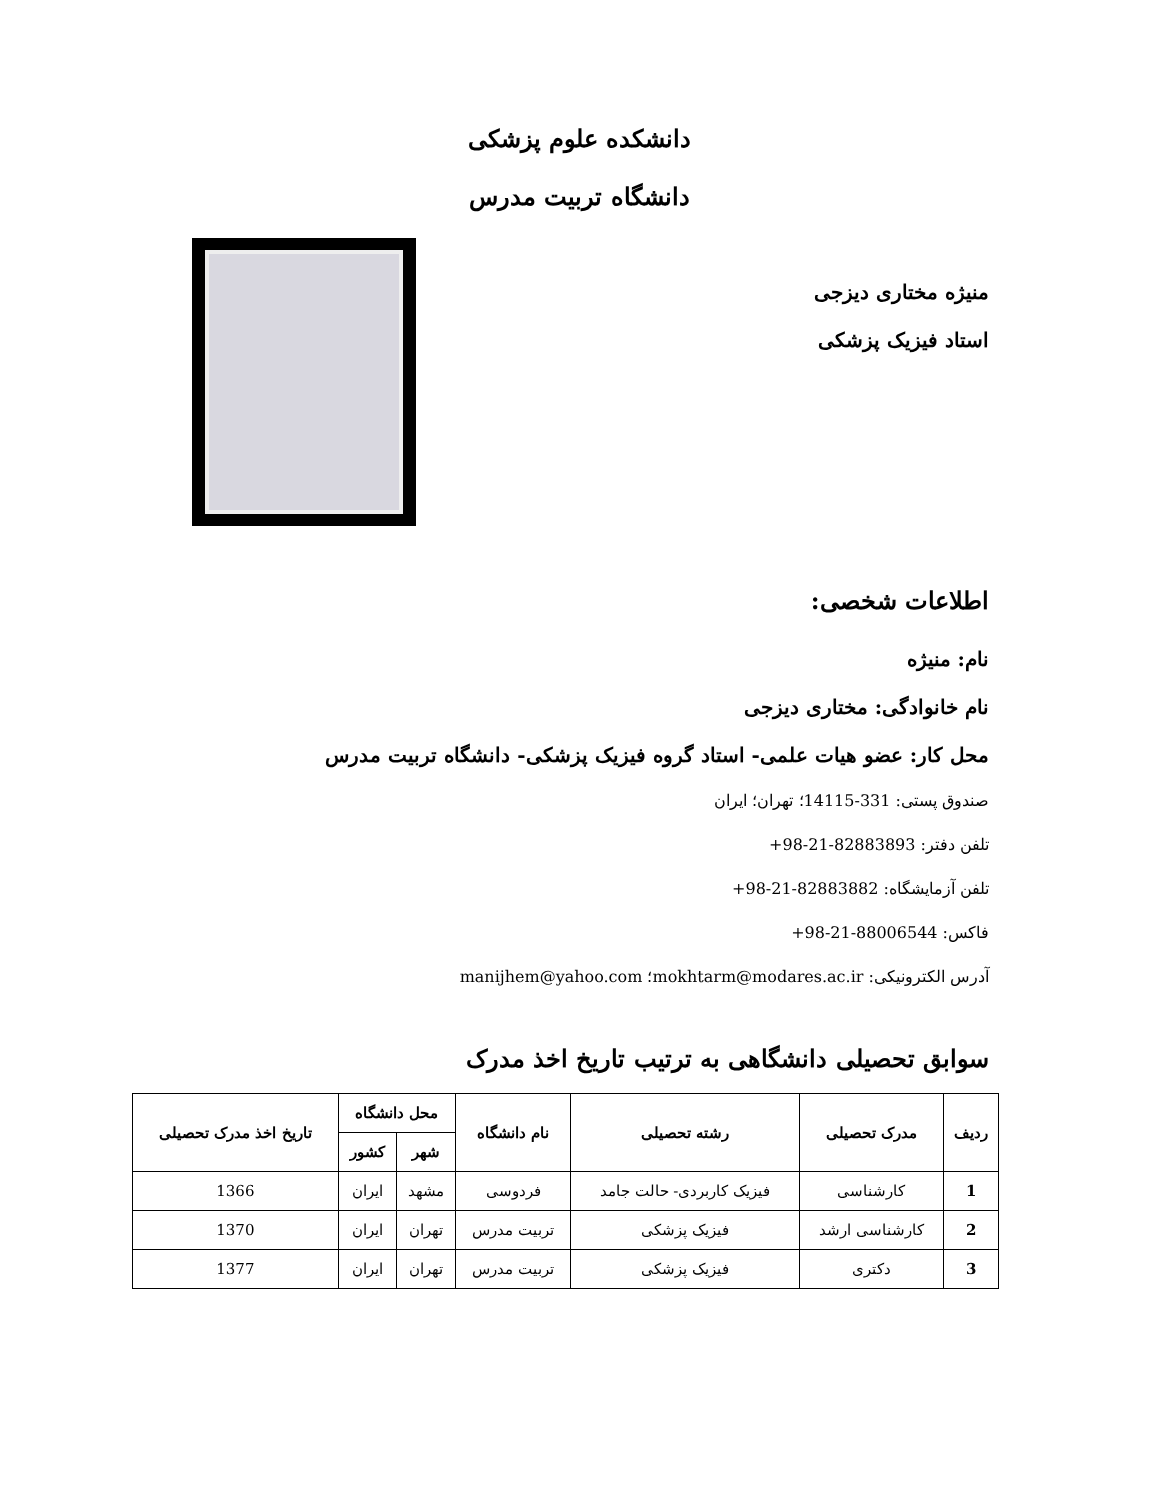دانشکده علوم پزشکی
دانشگاه تربیت مدرس
منیژه مختاری دیزجی
استاد فیزیک پزشکی
اطلاعات شخصی:
نام: منیژه
نام خانوادگی: مختاری دیزجی
محل کار: عضو هیات علمی- استاد گروه فیزیک پزشکی- دانشگاه تربیت مدرس
صندوق پستی: 331-14115؛ تهران؛ ایران
تلفن دفتر: 82883893-21-98+
تلفن آزمایشگاه: 82883882-21-98+
فاکس: 88006544-21-98+
آدرس الکترونیکی: mokhtarm@modares.ac.ir؛ manijhem@yahoo.com
سوابق تحصیلی دانشگاهی به ترتیب تاریخ اخذ مدرک
| ردیف | مدرک تحصیلی | رشته تحصیلی | نام دانشگاه | محل دانشگاه | | تاریخ اخذ مدرک تحصیلی |
| --- | --- | --- | --- | --- | --- | --- |
| | | | | شهر | کشور | |
| 1 | کارشناسی | فیزیک کاربردی- حالت جامد | فردوسی | مشهد | ایران | 1366 |
| 2 | کارشناسی ارشد | فیزیک پزشکی | تربیت مدرس | تهران | ایران | 1370 |
| 3 | دکتری | فیزیک پزشکی | تربیت مدرس | تهران | ایران | 1377 |